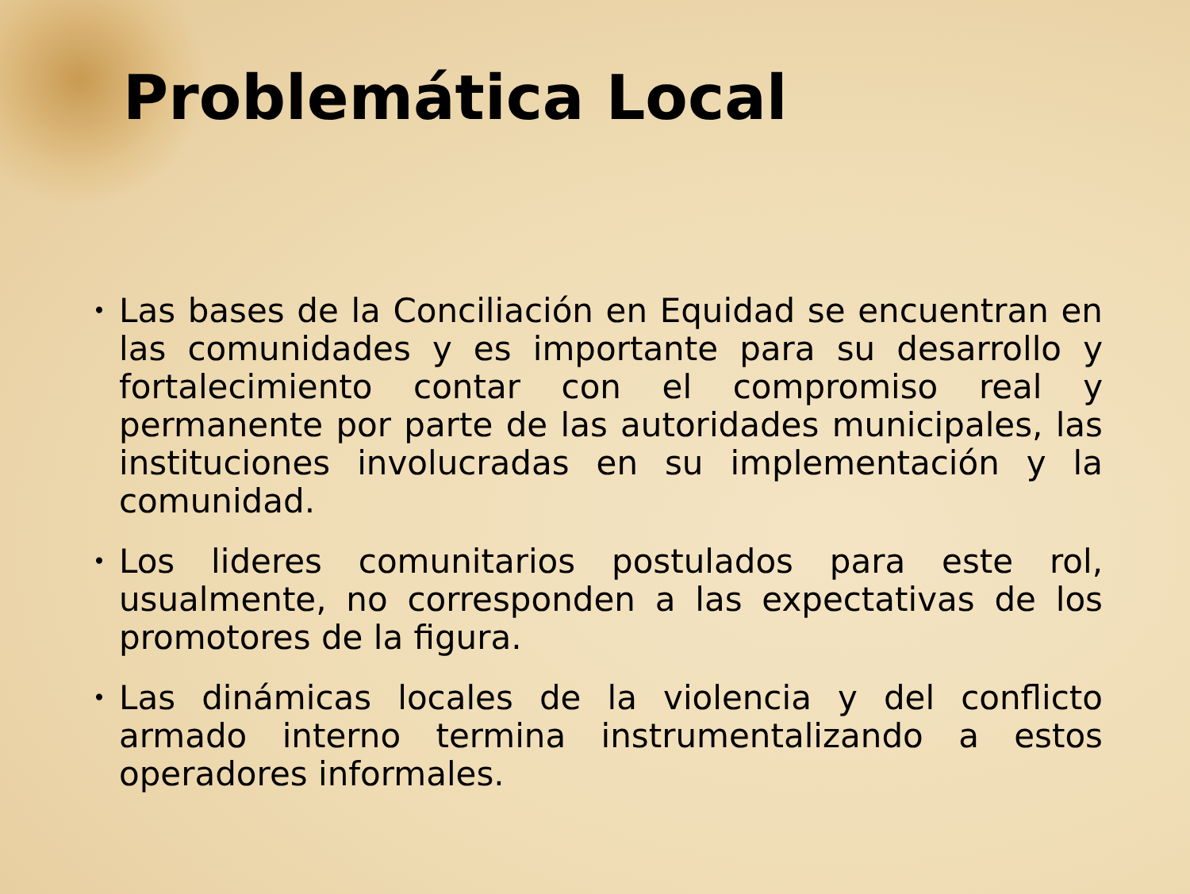Problemática Local
• Las bases de la Conciliación en Equidad se encuentran en las comunidades y es importante para su desarrollo y fortalecimiento contar con el compromiso real y permanente por parte de las autoridades municipales, las instituciones involucradas en su implementación y la comunidad.
• Los lideres comunitarios postulados para este rol, usualmente, no corresponden a las expectativas de los promotores de la figura.
• Las dinámicas locales de la violencia y del conflicto armado interno termina instrumentalizando a estos operadores informales.